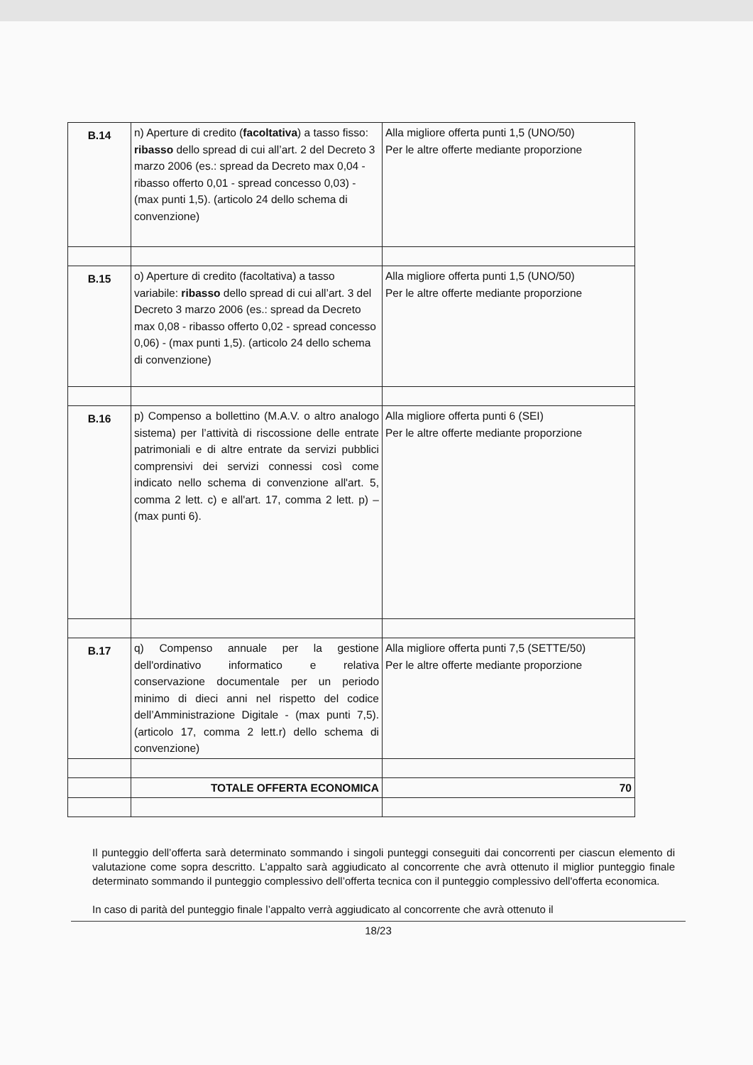| B.14 | n) Aperture di credito ( facoltativa ) a tasso fisso: ribasso dello spread di cui all’art. 2 del Decreto 3 marzo 2006 (es.: spread da Decreto max 0,04 - ribasso offerto 0,01 - spread concesso 0,03) - (max punti 1,5). (articolo 24 dello schema di convenzione) | Alla migliore offerta punti 1,5 (UNO/50) Per le altre offerte mediante proporzione |
| B.15 | o) Aperture di credito (facoltativa) a tasso variabile: ribasso dello spread di cui all’art. 3 del Decreto 3 marzo 2006 (es.: spread da Decreto max 0,08 - ribasso offerto 0,02 - spread concesso 0,06) - (max punti 1,5). (articolo 24 dello schema di convenzione) | Alla migliore offerta punti 1,5 (UNO/50) Per le altre offerte mediante proporzione |
| B.16 | p) Compenso a bollettino (M.A.V. o altro analogo sistema) per l’attività di riscossione delle entrate patrimoniali e di altre entrate da servizi pubblici comprensivi dei servizi connessi così come indicato nello schema di convenzione all'art. 5, comma 2 lett. c) e all'art. 17, comma 2 lett. p) – (max punti 6). | Alla migliore offerta punti 6 (SEI) Per le altre offerte mediante proporzione |
| B.17 | q) Compenso annuale per la gestione dell'ordinativo informatico e relativa conservazione documentale per un periodo minimo di dieci anni nel rispetto del codice dell’Amministrazione Digitale - (max punti 7,5). (articolo 17, comma 2 lett.r) dello schema di convenzione) | Alla migliore offerta punti 7,5 (SETTE/50) Per le altre offerte mediante proporzione |
| | TOTALE OFFERTA ECONOMICA | 70 |
Il punteggio dell’offerta sarà determinato sommando i singoli punteggi conseguiti dai concorrenti per ciascun elemento di valutazione come sopra descritto. L’appalto sarà aggiudicato al concorrente che avrà ottenuto il miglior punteggio finale determinato sommando il punteggio complessivo dell’offerta tecnica con il punteggio complessivo dell'offerta economica.
In caso di parità del punteggio finale l’appalto verrà aggiudicato al concorrente che avrà ottenuto il
18/23